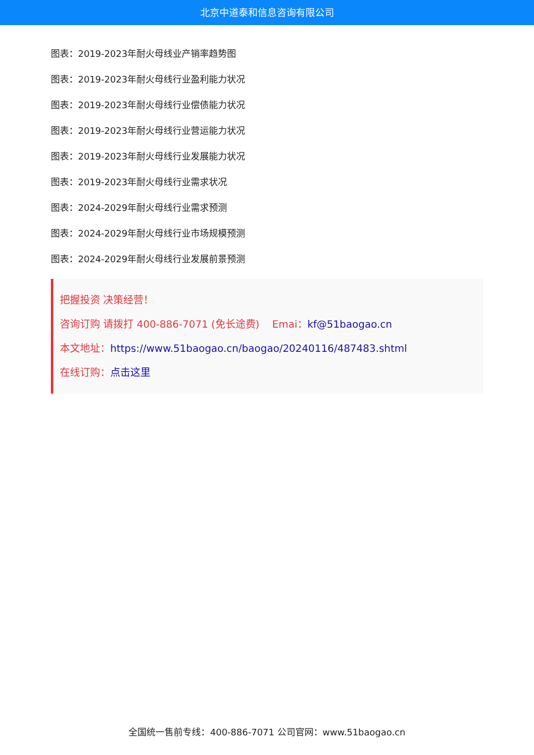北京中道泰和信息咨询有限公司
图表：2019-2023年耐火母线业产销率趋势图
图表：2019-2023年耐火母线行业盈利能力状况
图表：2019-2023年耐火母线行业偿债能力状况
图表：2019-2023年耐火母线行业营运能力状况
图表：2019-2023年耐火母线行业发展能力状况
图表：2019-2023年耐火母线行业需求状况
图表：2024-2029年耐火母线行业需求预测
图表：2024-2029年耐火母线行业市场规模预测
图表：2024-2029年耐火母线行业发展前景预测
把握投资 决策经营！
咨询订购 请拨打 400-886-7071 (免长途费) Emai：kf@51baogao.cn
本文地址：https://www.51baogao.cn/baogao/20240116/487483.shtml
在线订购：点击这里
全国统一售前专线：400-886-7071 公司官网：www.51baogao.cn